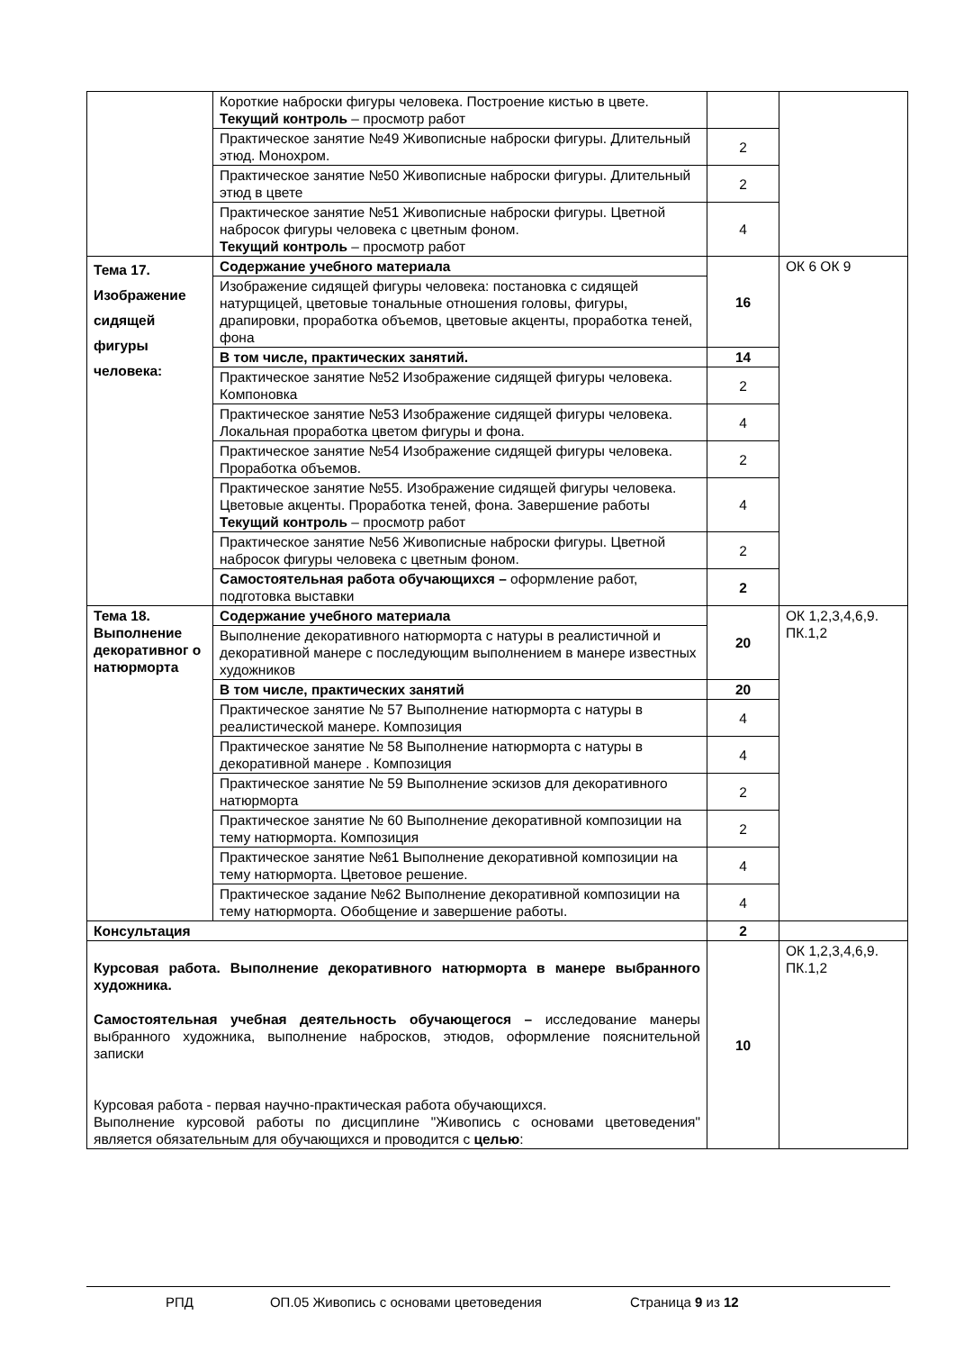| | Короткие наброски фигуры человека. Построение кистью в цвете. Текущий контроль – просмотр работ | | |
| | Практическое занятие №49 Живописные наброски фигуры. Длительный этюд. Монохром. | 2 | |
| | Практическое занятие №50 Живописные наброски фигуры. Длительный этюд в цвете | 2 | |
| | Практическое занятие №51 Живописные наброски фигуры. Цветной набросок фигуры человека с цветным фоном. Текущий контроль – просмотр работ | 4 | |
| Тема 17. Изображение сидящей фигуры человека: | Содержание учебного материала | 16 | ОК 6 ОК 9 |
| | Изображение сидящей фигуры человека: постановка с сидящей натурщицей, цветовые тональные отношения головы, фигуры, драпировки, проработка объемов, цветовые акценты, проработка теней, фона | | |
| | В том числе, практических занятий. | 14 | |
| | Практическое занятие №52 Изображение сидящей фигуры человека. Компоновка | 2 | |
| | Практическое занятие №53 Изображение сидящей фигуры человека. Локальная проработка цветом фигуры и фона. | 4 | |
| | Практическое занятие №54 Изображение сидящей фигуры человека. Проработка объемов. | 2 | |
| | Практическое занятие №55. Изображение сидящей фигуры человека. Цветовые акценты. Проработка теней, фона. Завершение работы Текущий контроль – просмотр работ | 4 | |
| | Практическое занятие №56 Живописные наброски фигуры. Цветной набросок фигуры человека с цветным фоном. | 2 | |
| | Самостоятельная работа обучающихся – оформление работ, подготовка выставки | 2 | |
| Тема 18. Выполнение декоративног о натюрморта | Содержание учебного материала | 20 | ОК 1,2,3,4,6,9. ПК.1,2 |
| | Выполнение декоративного натюрморта с натуры в реалистичной и декоративной манере с последующим выполнением в манере известных художников | | |
| | В том числе, практических занятий | 20 | |
| | Практическое занятие № 57 Выполнение натюрморта с натуры в реалистической манере. Композиция | 4 | |
| | Практическое занятие № 58 Выполнение натюрморта с натуры в декоративной манере . Композиция | 4 | |
| | Практическое занятие № 59 Выполнение эскизов для декоративного натюрморта | 2 | |
| | Практическое занятие № 60 Выполнение декоративной композиции на тему натюрморта. Композиция | 2 | |
| | Практическое занятие №61 Выполнение декоративной композиции на тему натюрморта. Цветовое решение. | 4 | |
| | Практическое задание №62 Выполнение декоративной композиции на тему натюрморта. Обобщение и завершение работы. | 4 | |
| Консультация | | 2 | |
| Курсовая работа. Выполнение декоративного натюрморта в манере выбранного художника. Самостоятельная учебная деятельность обучающегося – исследование манеры выбранного художника, выполнение набросков, этюдов, оформление пояснительной записки Курсовая работа - первая научно-практическая работа обучающихся. Выполнение курсовой работы по дисциплине "Живопись с основами цветоведения" является обязательным для обучающихся и проводится с целью : | | 10 | ОК 1,2,3,4,6,9. ПК.1,2 |
РПД ОП.05 Живопись с основами цветоведения Страница 9 из 12